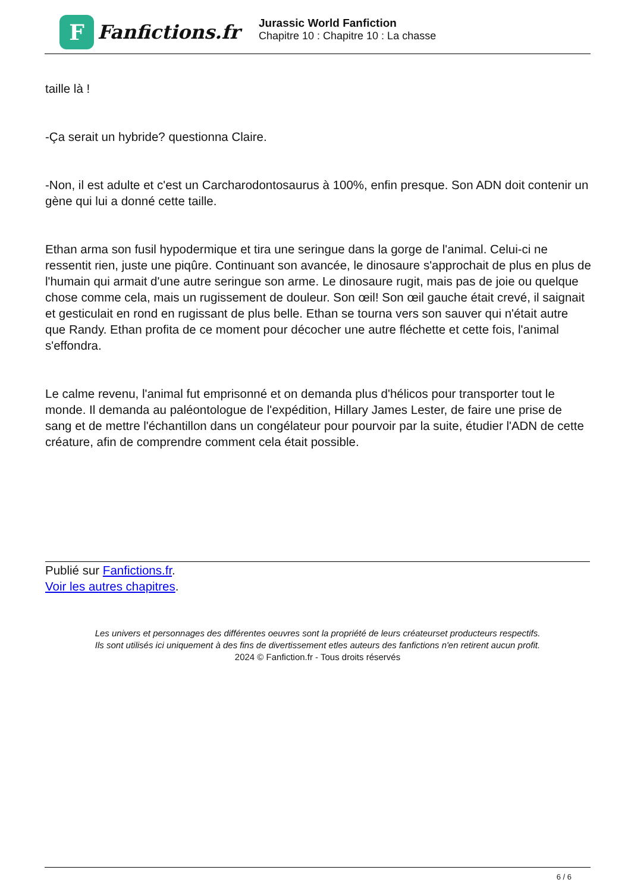F
Fanfictions.fr
Jurassic World Fanfiction
Chapitre 10 : Chapitre 10 : La chasse
taille là !
-Ça serait un hybride? questionna Claire.
-Non, il est adulte et c'est un Carcharodontosaurus à 100%, enfin presque. Son ADN doit contenir un gène qui lui a donné cette taille.
Ethan arma son fusil hypodermique et tira une seringue dans la gorge de l'animal. Celui-ci ne ressentit rien, juste une piqûre. Continuant son avancée, le dinosaure s'approchait de plus en plus de l'humain qui armait d'une autre seringue son arme. Le dinosaure rugit, mais pas de joie ou quelque chose comme cela, mais un rugissement de douleur. Son œil! Son œil gauche était crevé, il saignait et gesticulait en rond en rugissant de plus belle. Ethan se tourna vers son sauver qui n'était autre que Randy. Ethan profita de ce moment pour décocher une autre fléchette et cette fois, l'animal s'effondra.
Le calme revenu, l'animal fut emprisonné et on demanda plus d'hélicos pour transporter tout le monde. Il demanda au paléontologue de l'expédition, Hillary James Lester, de faire une prise de sang et de mettre l'échantillon dans un congélateur pour pourvoir par la suite, étudier l'ADN de cette créature, afin de comprendre comment cela était possible.
Publié sur Fanfictions.fr.
Voir les autres chapitres.
Les univers et personnages des différentes oeuvres sont la propriété de leurs créateurset producteurs respectifs.
Ils sont utilisés ici uniquement à des fins de divertissement etles auteurs des fanfictions n'en retirent aucun profit.
2024 © Fanfiction.fr - Tous droits réservés
6 / 6